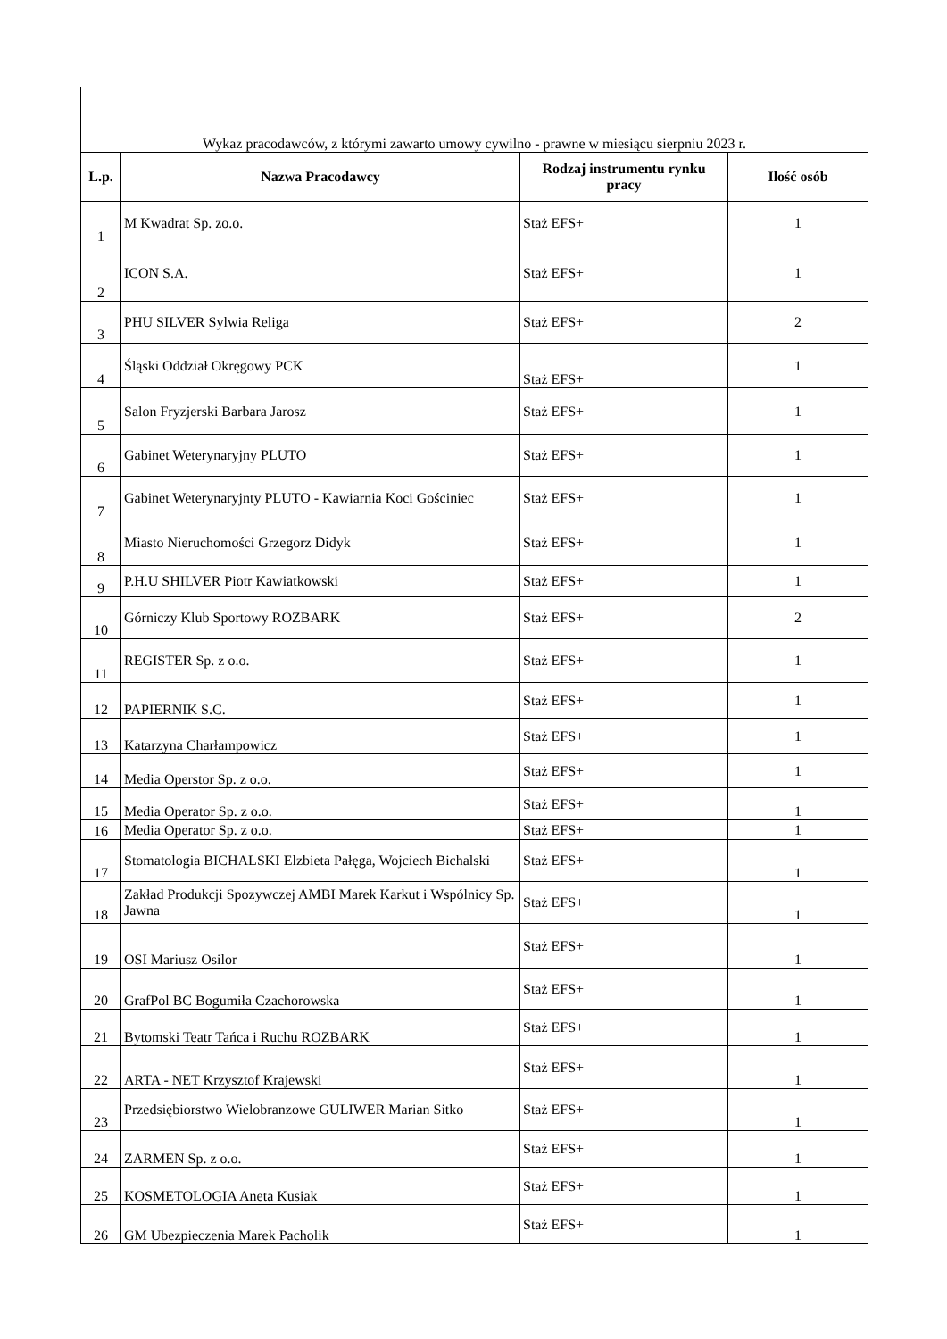| Wykaz pracodawców, z którymi zawarto umowy cywilno - prawne w miesiącu sierpniu 2023 r. | | | |
| L.p. | Nazwa Pracodawcy | Rodzaj instrumentu rynku pracy | Ilość osób |
| 1 | M Kwadrat Sp. zo.o. | Staż EFS+ | 1 |
| 2 | ICON S.A. | Staż EFS+ | 1 |
| 3 | PHU SILVER Sylwia Religa | Staż EFS+ | 2 |
| 4 | Śląski Oddział Okręgowy PCK | Staż EFS+ | 1 |
| 5 | Salon Fryzjerski Barbara Jarosz | Staż EFS+ | 1 |
| 6 | Gabinet Weterynaryjny PLUTO | Staż EFS+ | 1 |
| 7 | Gabinet Weterynaryjnty PLUTO - Kawiarnia Koci Gościniec | Staż EFS+ | 1 |
| 8 | Miasto Nieruchomości Grzegorz Didyk | Staż EFS+ | 1 |
| 9 | P.H.U SHILVER Piotr Kawiatkowski | Staż EFS+ | 1 |
| 10 | Górniczy Klub Sportowy ROZBARK | Staż EFS+ | 2 |
| 11 | REGISTER Sp. z o.o. | Staż EFS+ | 1 |
| 12 | PAPIERNIK S.C. | Staż EFS+ | 1 |
| 13 | Katarzyna Charłampowicz | Staż EFS+ | 1 |
| 14 | Media Operstor Sp. z o.o. | Staż EFS+ | 1 |
| 15 | Media Operator Sp. z o.o. | Staż EFS+ | 1 |
| 16 | Media Operator Sp. z o.o. | Staż EFS+ | 1 |
| 17 | Stomatologia BICHALSKI Elzbieta Pałęga, Wojciech Bichalski | Staż EFS+ | 1 |
| 18 | Zakład Produkcji Spozywczej AMBI Marek Karkut i Wspólnicy Sp. Jawna | Staż EFS+ | 1 |
| 19 | OSI Mariusz Osilor | Staż EFS+ | 1 |
| 20 | GrafPol BC Bogumiła Czachorowska | Staż EFS+ | 1 |
| 21 | Bytomski Teatr Tańca i Ruchu ROZBARK | Staż EFS+ | 1 |
| 22 | ARTA - NET Krzysztof Krajewski | Staż EFS+ | 1 |
| 23 | Przedsiębiorstwo Wielobranzowe GULIWER Marian Sitko | Staż EFS+ | 1 |
| 24 | ZARMEN Sp. z o.o. | Staż EFS+ | 1 |
| 25 | KOSMETOLOGIA Aneta Kusiak | Staż EFS+ | 1 |
| 26 | GM Ubezpieczenia Marek Pacholik | Staż EFS+ | 1 |